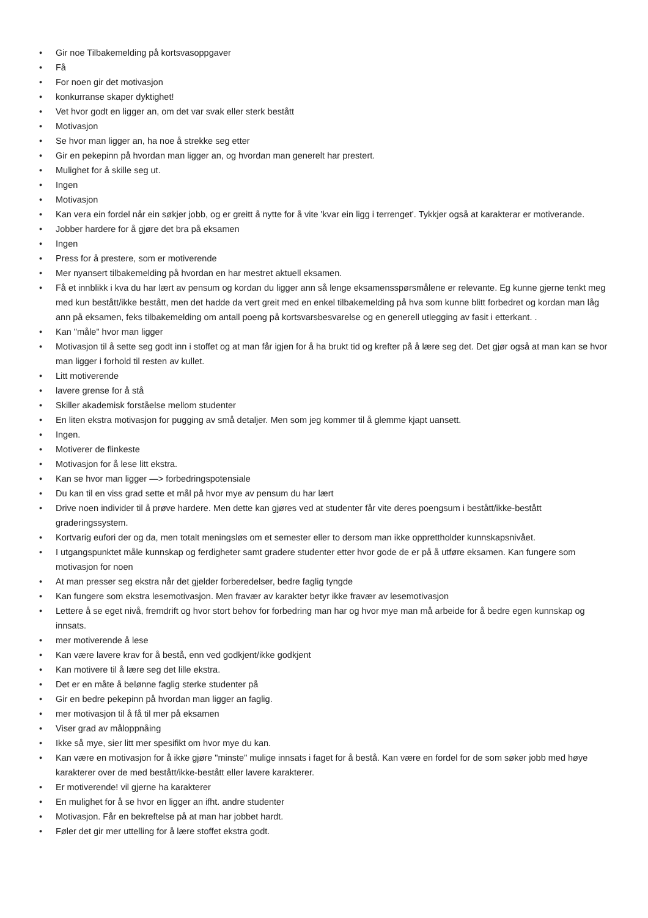• Gir noe Tilbakemelding på kortsvasoppgaver
• Få
• For noen gir det motivasjon
• konkurranse skaper dyktighet!
• Vet hvor godt en ligger an, om det var svak eller sterk bestått
• Motivasjon
• Se hvor man ligger an, ha noe å strekke seg etter
• Gir en pekepinn på hvordan man ligger an, og hvordan man generelt har prestert.
• Mulighet for å skille seg ut.
• Ingen
• Motivasjon
• Kan vera ein fordel når ein søkjer jobb, og er greitt å nytte for å vite 'kvar ein ligg i terrenget'. Tykkjer også at karakterar er motiverande.
• Jobber hardere for å gjøre det bra på eksamen
• Ingen
• Press for å prestere, som er motiverende
• Mer nyansert tilbakemelding på hvordan en har mestret aktuell eksamen.
• Få et innblikk i kva du har lært av pensum og kordan du ligger ann så lenge eksamensspørsmålene er relevante. Eg kunne gjerne tenkt meg med kun bestått/ikke bestått, men det hadde da vert greit med en enkel tilbakemelding på hva som kunne blitt forbedret og kordan man låg ann på eksamen, feks tilbakemelding om antall poeng på kortsvarsbesvarelse og en generell utlegging av fasit i etterkant. .
• Kan "måle" hvor man ligger
• Motivasjon til å sette seg godt inn i stoffet og at man får igjen for å ha brukt tid og krefter på å lære seg det. Det gjør også at man kan se hvor man ligger i forhold til resten av kullet.
• Litt motiverende
• lavere grense for å stå
• Skiller akademisk forståelse mellom studenter
• En liten ekstra motivasjon for pugging av små detaljer. Men som jeg kommer til å glemme kjapt uansett.
• Ingen.
• Motiverer de flinkeste
• Motivasjon for å lese litt ekstra.
• Kan se hvor man ligger —> forbedringspotensiale
• Du kan til en viss grad sette et mål på hvor mye av pensum du har lært
• Drive noen individer til å prøve hardere. Men dette kan gjøres ved at studenter får vite deres poengsum i bestått/ikke-bestått graderingssystem.
• Kortvarig eufori der og da, men totalt meningsløs om et semester eller to dersom man ikke opprettholder kunnskapsnivået.
• I utgangspunktet måle kunnskap og ferdigheter samt gradere studenter etter hvor gode de er på å utføre eksamen. Kan fungere som motivasjon for noen
• At man presser seg ekstra når det gjelder forberedelser, bedre faglig tyngde
• Kan fungere som ekstra lesemotivasjon. Men fravær av karakter betyr ikke fravær av lesemotivasjon
• Lettere å se eget nivå, fremdrift og hvor stort behov for forbedring man har og hvor mye man må arbeide for å bedre egen kunnskap og innsats.
• mer motiverende å lese
• Kan være lavere krav for å bestå, enn ved godkjent/ikke godkjent
• Kan motivere til å lære seg det lille ekstra.
• Det er en måte å belønne faglig sterke studenter på
• Gir en bedre pekepinn på hvordan man ligger an faglig.
• mer motivasjon til å få til mer på eksamen
• Viser grad av måloppnåing
• Ikke så mye, sier litt mer spesifikt om hvor mye du kan.
• Kan være en motivasjon for å ikke gjøre "minste" mulige innsats i faget for å bestå. Kan være en fordel for de som søker jobb med høye karakterer over de med bestått/ikke-bestått eller lavere karakterer.
• Er motiverende! vil gjerne ha karakterer
• En mulighet for å se hvor en ligger an ifht. andre studenter
• Motivasjon. Får en bekreftelse på at man har jobbet hardt.
• Føler det gir mer uttelling for å lære stoffet ekstra godt.